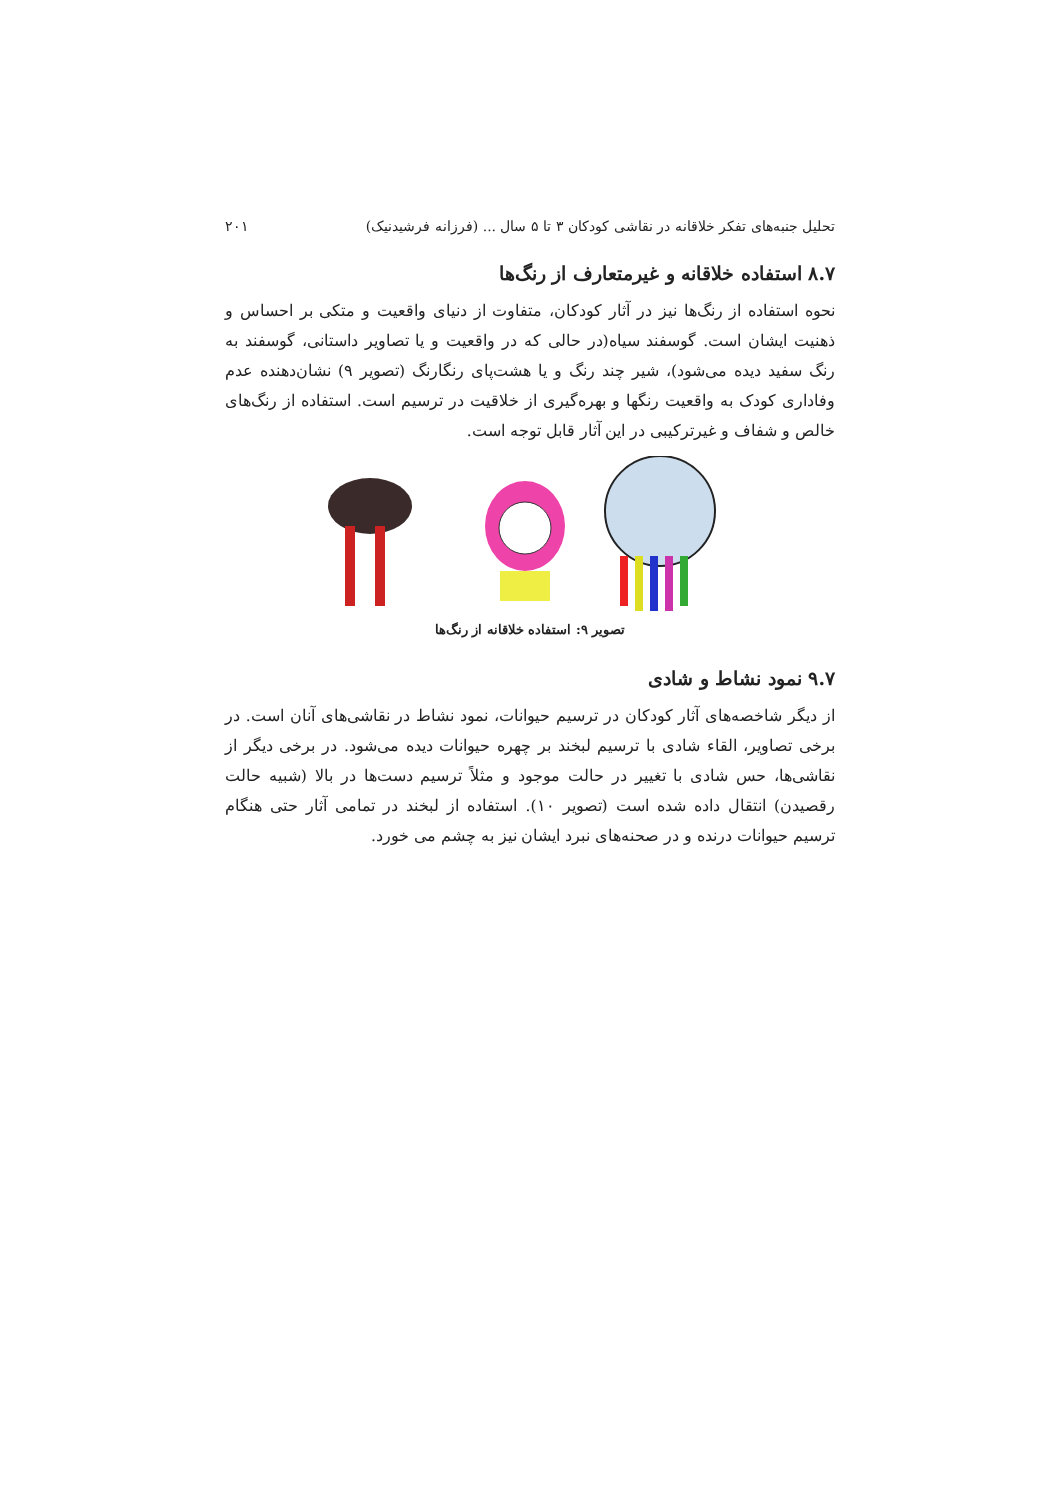تحلیل جنبه‌های تفکر خلاقانه در نقاشی کودکان ۳ تا ۵ سال ... (فرزانه فرشیدنیک) ۲۰۱
۸.۷ استفاده خلاقانه و غیرمتعارف از رنگ‌ها
نحوه استفاده از رنگ‌ها نیز در آثار کودکان، متفاوت از دنیای واقعیت و متکی بر احساس و ذهنیت ایشان است. گوسفند سیاه(در حالی که در واقعیت و یا تصاویر داستانی، گوسفند به رنگ سفید دیده می‌شود)، شیر چند رنگ و یا هشت‌پای رنگارنگ (تصویر ۹) نشان‌دهنده عدم وفاداری کودک به واقعیت رنگها و بهره‌گیری از خلاقیت در ترسیم است. استفاده از رنگ‌های خالص و شفاف و غیرترکیبی در این آثار قابل توجه است.
تصویر ۹: استفاده خلاقانه از رنگ‌ها
۹.۷ نمود نشاط و شادی
از دیگر شاخصه‌های آثار کودکان در ترسیم حیوانات، نمود نشاط در نقاشی‌های آنان است. در برخی تصاویر، القاء شادی با ترسیم لبخند بر چهره حیوانات دیده می‌شود. در برخی دیگر از نقاشی‌ها، حس شادی با تغییر در حالت موجود و مثلاً ترسیم دست‌ها در بالا (شبیه حالت رقصیدن) انتقال داده شده است (تصویر ۱۰). استفاده از لبخند در تمامی آثار حتی هنگام ترسیم حیوانات درنده و در صحنه‌های نبرد ایشان نیز به چشم می خورد.